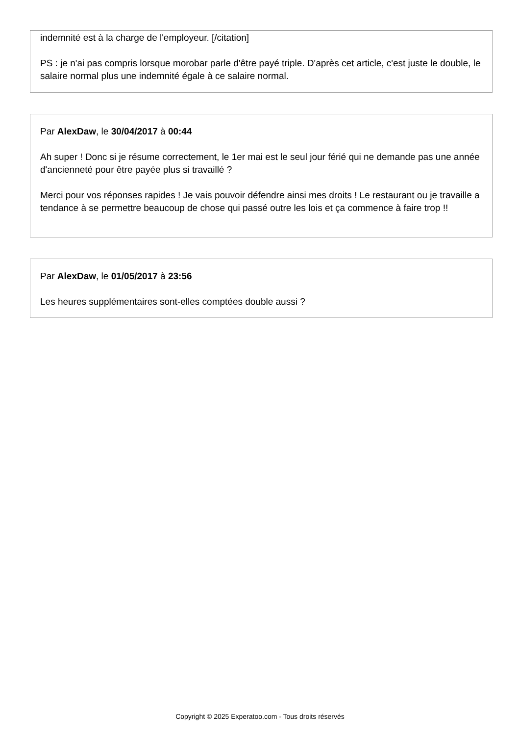indemnité est à la charge de l'employeur. [/citation]
PS : je n'ai pas compris lorsque morobar parle d'être payé triple. D'après cet article, c'est juste le double, le salaire normal plus une indemnité égale à ce salaire normal.
Par AlexDaw, le 30/04/2017 à 00:44
Ah super ! Donc si je résume correctement, le 1er mai est le seul jour férié qui ne demande pas une année d'ancienneté pour être payée plus si travaillé ?
Merci pour vos réponses rapides ! Je vais pouvoir défendre ainsi mes droits ! Le restaurant ou je travaille a tendance à se permettre beaucoup de chose qui passé outre les lois et ça commence à faire trop !!
Par AlexDaw, le 01/05/2017 à 23:56
Les heures supplémentaires sont-elles comptées double aussi ?
Copyright © 2025 Experatoo.com - Tous droits réservés